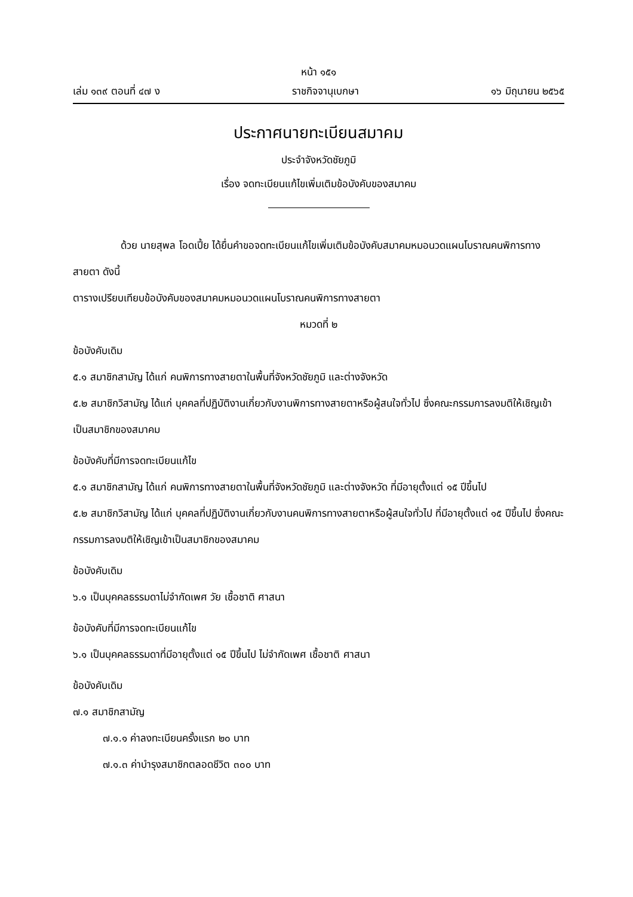หน้า ๑๕๑
เล่ม ๑๓๙ ตอนที่ ๔๗ ง ราชกิจจานุเบกษา ๑๖ มิถุนายน ๒๕๖๕
ประกาศนายทะเบียนสมาคม
ประจำจังหวัดชัยภูมิ
เรื่อง จดทะเบียนแก้ไขเพิ่มเติมข้อบังคับของสมาคม
ด้วย นายสุพล โอดเปี้ย ได้ยื่นคำขอจดทะเบียนแก้ไขเพิ่มเติมข้อบังคับสมาคมหมอนวดแผนโบราณคนพิการทางสายตา ดังนี้
ตารางเปรียบเทียบข้อบังคับของสมาคมหมอนวดแผนโบราณคนพิการทางสายตา
หมวดที่ ๒
ข้อบังคับเดิม
๕.๑ สมาชิกสามัญ ได้แก่ คนพิการทางสายตาในพื้นที่จังหวัดชัยภูมิ และต่างจังหวัด
๕.๒ สมาชิกวิสามัญ ได้แก่ บุคคลที่ปฏิบัติงานเกี่ยวกับงานพิการทางสายตาหรือผู้สนใจทั่วไป ซึ่งคณะกรรมการลงมติให้เชิญเข้าเป็นสมาชิกของสมาคม
ข้อบังคับที่มีการจดทะเบียนแก้ไข
๕.๑ สมาชิกสามัญ ได้แก่ คนพิการทางสายตาในพื้นที่จังหวัดชัยภูมิ และต่างจังหวัด ที่มีอายุตั้งแต่ ๑๕ ปีขึ้นไป
๕.๒ สมาชิกวิสามัญ ได้แก่ บุคคลที่ปฏิบัติงานเกี่ยวกับงานคนพิการทางสายตาหรือผู้สนใจทั่วไป ที่มีอายุตั้งแต่ ๑๕ ปีขึ้นไป ซึ่งคณะกรรมการลงมติให้เชิญเข้าเป็นสมาชิกของสมาคม
ข้อบังคับเดิม
๖.๑ เป็นบุคคลธรรมดาไม่จำกัดเพศ วัย เชื้อชาติ ศาสนา
ข้อบังคับที่มีการจดทะเบียนแก้ไข
๖.๑ เป็นบุคคลธรรมดาที่มีอายุตั้งแต่ ๑๕ ปีขึ้นไป ไม่จำกัดเพศ เชื้อชาติ ศาสนา
ข้อบังคับเดิม
๗.๑ สมาชิกสามัญ
๗.๑.๑ ค่าลงทะเบียนครั้งแรก ๒๐ บาท
๗.๑.๓ ค่าบำรุงสมาชิกตลอดชีวิต ๓๐๐ บาท